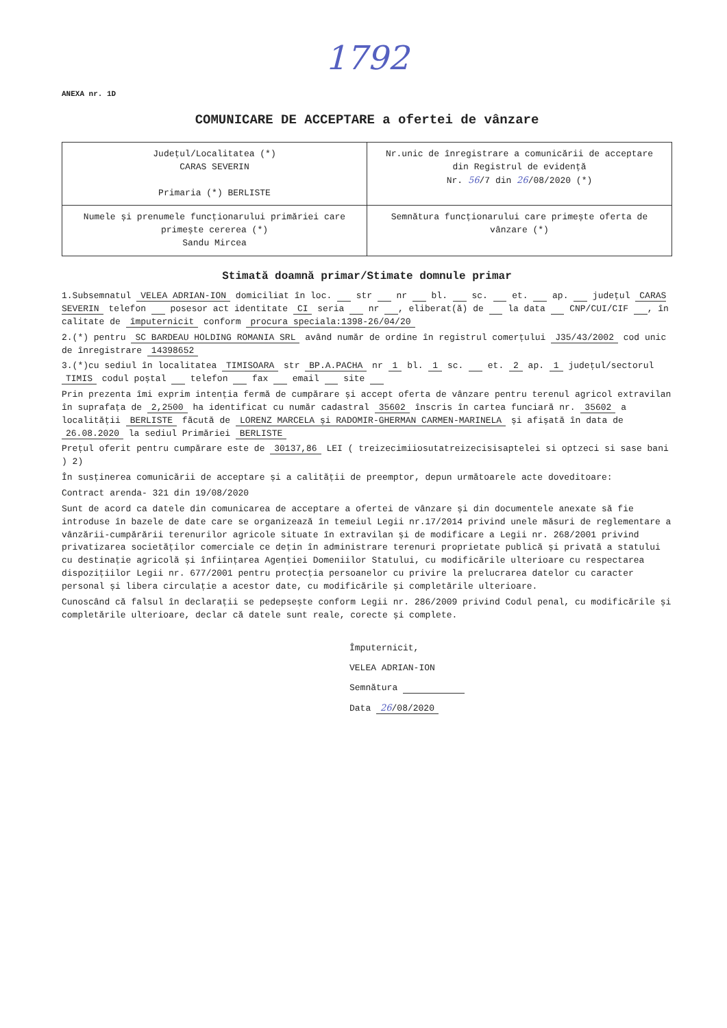1792
ANEXA nr. 1D
COMUNICARE DE ACCEPTARE a ofertei de vânzare
| Județul/Localitatea (*) CARAS SEVERIN Primaria (*) BERLISTE | Nr.unic de înregistrare a comunicării de acceptare din Registrul de evidență Nr. 56 /7 din 26 /08/2020 (*) |
| Numele și prenumele funcționarului primăriei care primește cererea (*) Sandu Mircea | Semnătura funcționarului care primește oferta de vânzare (*) |
Stimată doamnă primar/Stimate domnule primar
1.Subsemnatul VELEA ADRIAN-ION domiciliat în loc. str nr bl. sc. et. ap. județul CARAS SEVERIN telefon posesor act identitate CI seria nr , eliberat(ă) de la data CNP/CUI/CIF , în calitate de împuternicit conform procura speciala:1398-26/04/20
2.(*) pentru SC BARDEAU HOLDING ROMANIA SRL având număr de ordine în registrul comerțului J35/43/2002 cod unic de înregistrare 14398652
3.(*)cu sediul în localitatea TIMISOARA str BP.A.PACHA nr 1 bl. 1 sc. et. 2 ap. 1 județul/sectorul TIMIS codul poștal telefon fax email site
Prin prezenta îmi exprim intenția fermă de cumpărare și accept oferta de vânzare pentru terenul agricol extravilan în suprafața de 2,2500 ha identificat cu număr cadastral 35602 înscris în cartea funciară nr. 35602 a localității BERLISTE făcută de LORENZ MARCELA și RADOMIR-GHERMAN CARMEN-MARINELA și afișată în data de 26.08.2020 la sediul Primăriei BERLISTE
Prețul oferit pentru cumpărare este de 30137,86 LEI ( treizecimiiosutatreizecisisaptelei si optzeci si sase bani ) 2)
În susținerea comunicării de acceptare și a calității de preemptor, depun următoarele acte doveditoare:
Contract arenda- 321 din 19/08/2020
Sunt de acord ca datele din comunicarea de acceptare a ofertei de vânzare și din documentele anexate să fie introduse în bazele de date care se organizează în temeiul Legii nr.17/2014 privind unele măsuri de reglementare a vânzării-cumpărării terenurilor agricole situate în extravilan și de modificare a Legii nr. 268/2001 privind privatizarea societăților comerciale ce dețin în administrare terenuri proprietate publică și privată a statului cu destinație agricolă și înființarea Agenției Domeniilor Statului, cu modificările ulterioare cu respectarea dispozițiilor Legii nr. 677/2001 pentru protecția persoanelor cu privire la prelucrarea datelor cu caracter personal și libera circulație a acestor date, cu modificările și completările ulterioare.
Cunoscând că falsul în declarații se pedepsește conform Legii nr. 286/2009 privind Codul penal, cu modificările și completările ulterioare, declar că datele sunt reale, corecte și complete.
Împuternicit,
VELEA ADRIAN-ION
Semnătura
Data 26/08/2020